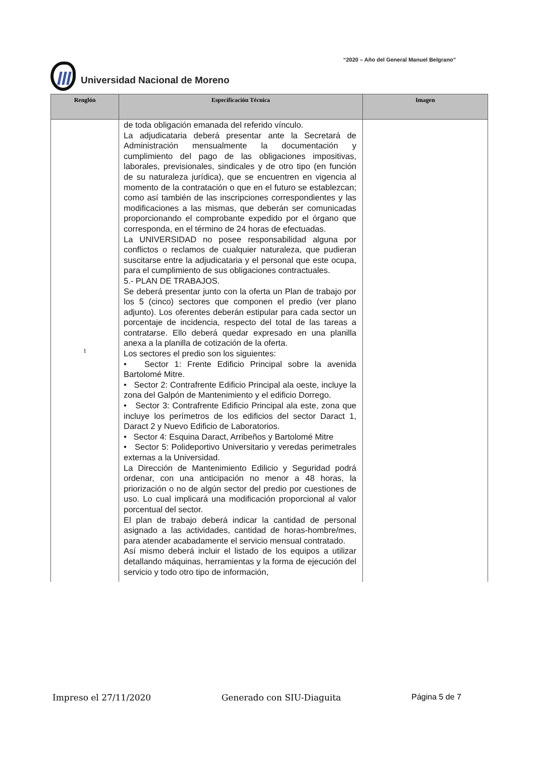“2020 – Año del General Manuel Belgrano”
Universidad Nacional de Moreno
| Renglón | Especificación Técnica | Imagen |
| --- | --- | --- |
| 1 | de toda obligación emanada del referido vínculo. La adjudicataria deberá presentar ante la Secretará de Administración mensualmente la documentación y cumplimiento del pago de las obligaciones impositivas, laborales, previsionales, sindicales y de otro tipo (en función de su naturaleza jurídica), que se encuentren en vigencia al momento de la contratación o que en el futuro se establezcan; como así también de las inscripciones correspondientes y las modificaciones a las mismas, que deberán ser comunicadas proporcionando el comprobante expedido por el órgano que corresponda, en el término de 24 horas de efectuadas. La UNIVERSIDAD no posee responsabilidad alguna por conflictos o reclamos de cualquier naturaleza, que pudieran suscitarse entre la adjudicataria y el personal que este ocupa, para el cumplimiento de sus obligaciones contractuales. 5.- PLAN DE TRABAJOS. Se deberá presentar junto con la oferta un Plan de trabajo por los 5 (cinco) sectores que componen el predio (ver plano adjunto). Los oferentes deberán estipular para cada sector un porcentaje de incidencia, respecto del total de las tareas a contratarse. Ello deberá quedar expresado en una planilla anexa a la planilla de cotización de la oferta. Los sectores el predio son los siguientes: • Sector 1: Frente Edificio Principal sobre la avenida Bartolomé Mitre. • Sector 2: Contrafrente Edificio Principal ala oeste, incluye la zona del Galpón de Mantenimiento y el edificio Dorrego. • Sector 3: Contrafrente Edificio Principal ala este, zona que incluye los perímetros de los edificios del sector Daract 1, Daract 2 y Nuevo Edificio de Laboratorios. • Sector 4: Esquina Daract, Arribeños y Bartolomé Mitre • Sector 5: Polideportivo Universitario y veredas perimetrales externas a la Universidad. La Dirección de Mantenimiento Edilicio y Seguridad podrá ordenar, con una anticipación no menor a 48 horas, la priorización o no de algún sector del predio por cuestiones de uso. Lo cual implicará una modificación proporcional al valor porcentual del sector. El plan de trabajo deberá indicar la cantidad de personal asignado a las actividades, cantidad de horas-hombre/mes, para atender acabadamente el servicio mensual contratado. Así mismo deberá incluir el listado de los equipos a utilizar detallando máquinas, herramientas y la forma de ejecución del servicio y todo otro tipo de información, | |
Impreso el 27/11/2020 Generado con SIU-Diaguita Página 5 de 7